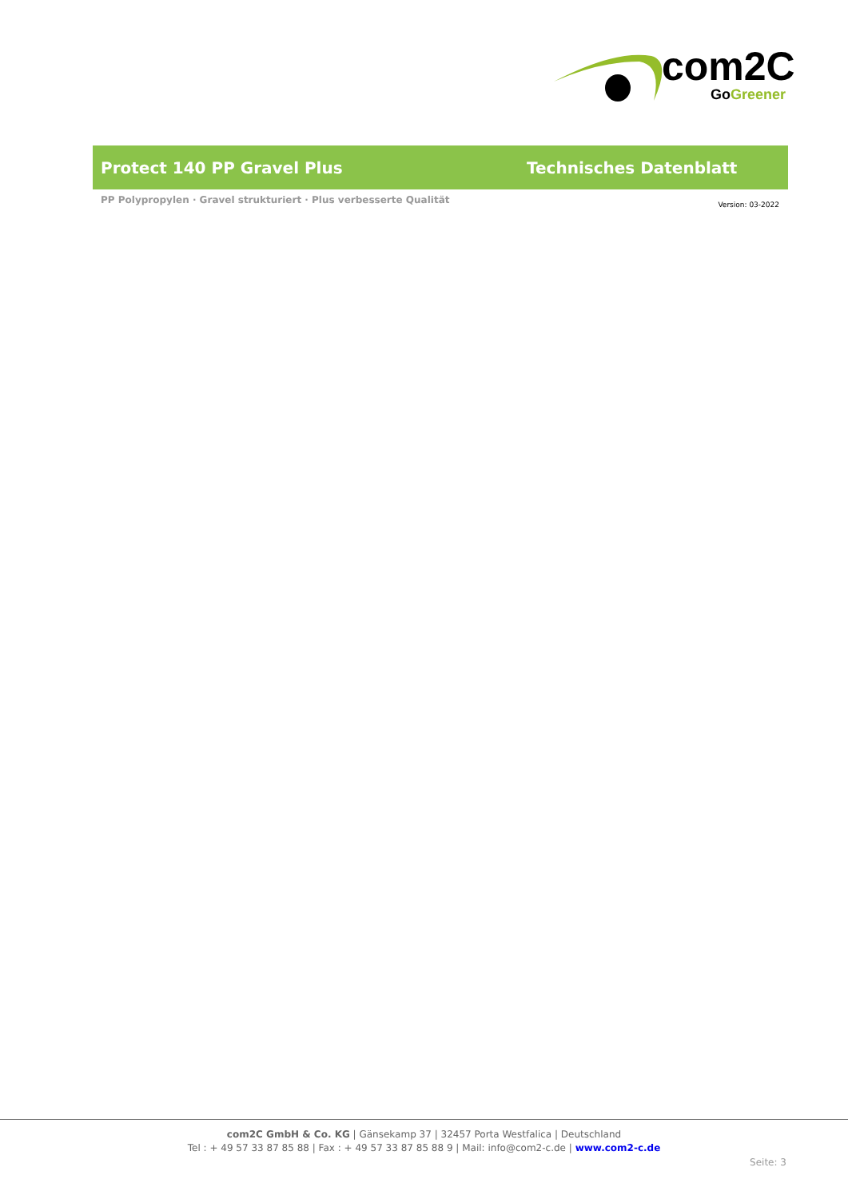com2C
Go Greener
Protect 140 PP Gravel Plus Technisches Datenblatt
PP Polypropylen · Gravel strukturiert · Plus verbesserte Qualität
Version: 03-2022
com2C GmbH & Co. KG | Gänsekamp 37 | 32457 Porta Westfalica | Deutschland
Tel : + 49 57 33 87 85 88 | Fax : + 49 57 33 87 85 88 9 | Mail: info@com2-c.de | www.com2-c.de
Seite: 3